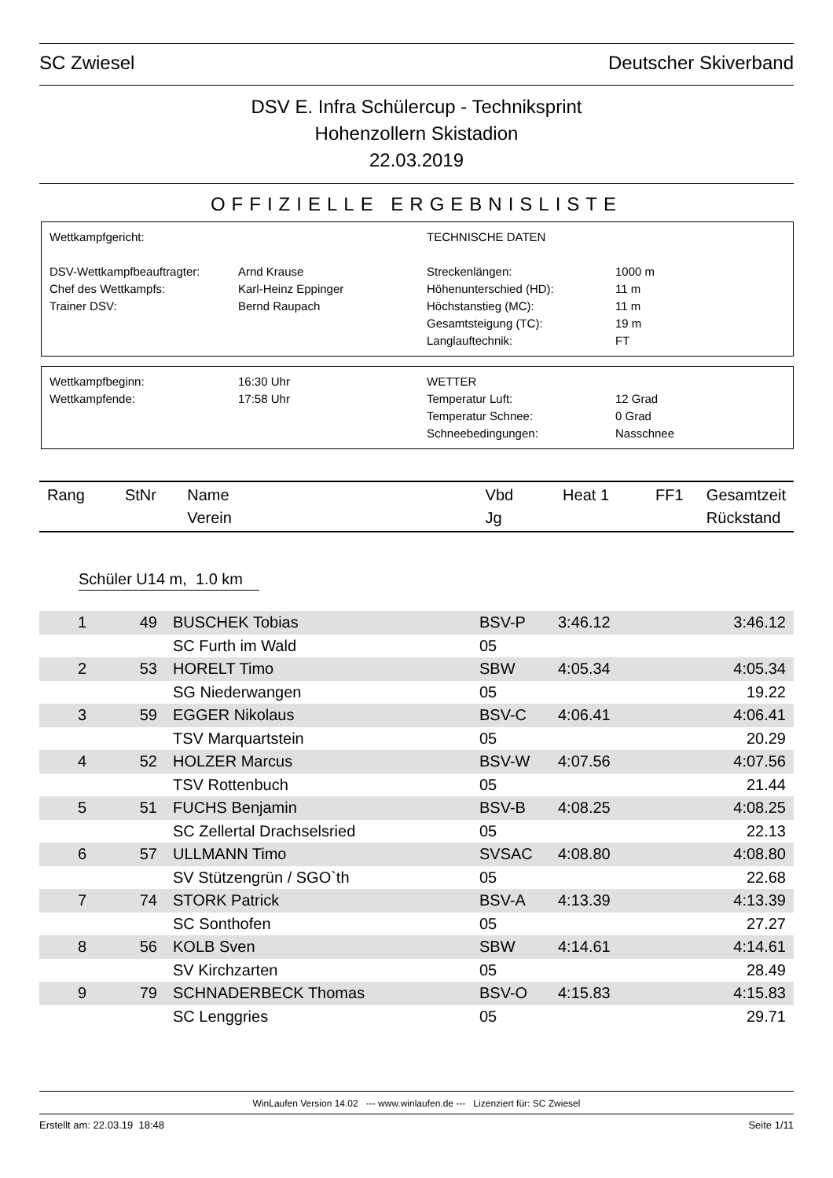SC Zwiesel Deutscher Skiverband
DSV E. Infra Schülercup - Techniksprint
Hohenzollern Skistadion
22.03.2019
OFFIZIELLE ERGEBNISLISTE
Wettkampfgericht:
TECHNISCHE DATEN
DSV-Wettkampfbeauftragter:
Arnd Krause
Streckenlängen:
1000 m
Chef des Wettkampfs:
Karl-Heinz Eppinger
Höhenunterschied (HD):
11 m
Trainer DSV:
Bernd Raupach
Höchstanstieg (MC):
11 m
Gesamtsteigung (TC):
19 m
Langlauftechnik:
FT
Wettkampfbeginn:
16:30 Uhr
WETTER
Wettkampfende:
17:58 Uhr
Temperatur Luft:
12 Grad
Temperatur Schnee:
0 Grad
Schneebedingungen:
Nasschnee
| Rang | StNr | Name Verein | Vbd Jg | Heat 1 | FF1 | Gesamtzeit Rückstand |
| --- | --- | --- | --- | --- | --- | --- |
Schüler U14 m, 1.0 km
| 1 | 49 | BUSCHEK Tobias | BSV-P | 3:46.12 | 3:46.12 |
| | | SC Furth im Wald | 05 | | |
| 2 | 53 | HORELT Timo | SBW | 4:05.34 | 4:05.34 |
| | | SG Niederwangen | 05 | | 19.22 |
| 3 | 59 | EGGER Nikolaus | BSV-C | 4:06.41 | 4:06.41 |
| | | TSV Marquartstein | 05 | | 20.29 |
| 4 | 52 | HOLZER Marcus | BSV-W | 4:07.56 | 4:07.56 |
| | | TSV Rottenbuch | 05 | | 21.44 |
| 5 | 51 | FUCHS Benjamin | BSV-B | 4:08.25 | 4:08.25 |
| | | SC Zellertal Drachselsried | 05 | | 22.13 |
| 6 | 57 | ULLMANN Timo | SVSAC | 4:08.80 | 4:08.80 |
| | | SV Stützengrün / SGO`th | 05 | | 22.68 |
| 7 | 74 | STORK Patrick | BSV-A | 4:13.39 | 4:13.39 |
| | | SC Sonthofen | 05 | | 27.27 |
| 8 | 56 | KOLB Sven | SBW | 4:14.61 | 4:14.61 |
| | | SV Kirchzarten | 05 | | 28.49 |
| 9 | 79 | SCHNADERBECK Thomas | BSV-O | 4:15.83 | 4:15.83 |
| | | SC Lenggries | 05 | | 29.71 |
WinLaufen Version 14.02 --- www.winlaufen.de --- Lizenziert für: SC Zwiesel
Erstellt am: 22.03.19 18:48 Seite 1/11